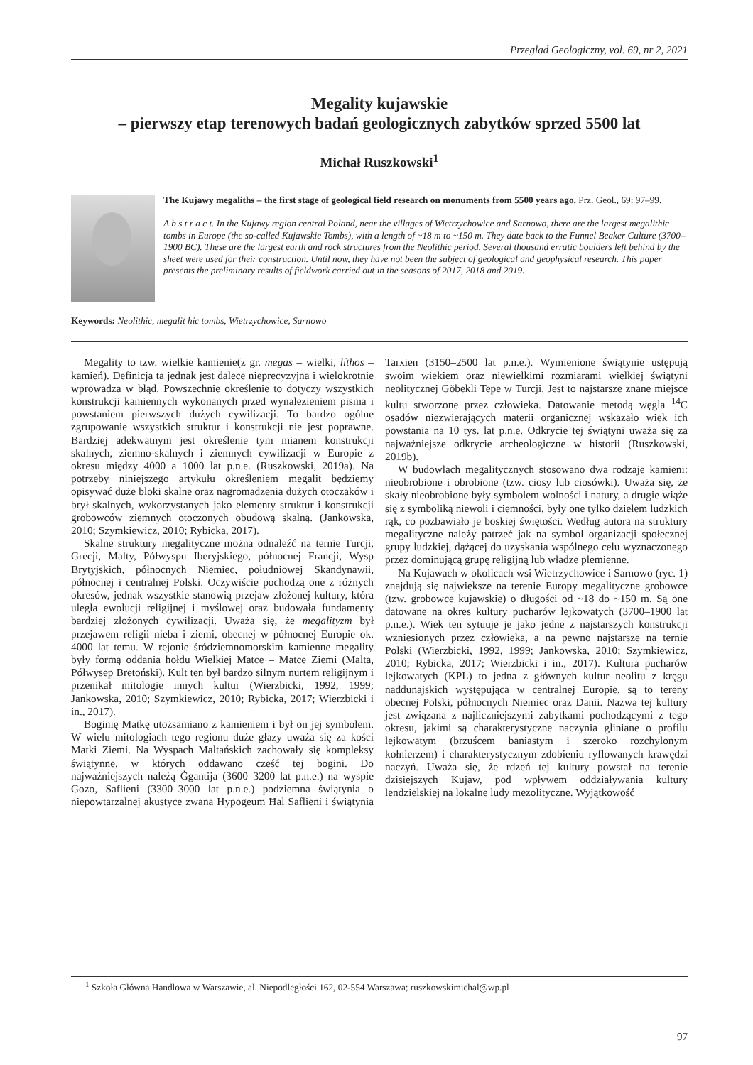Przegląd Geologiczny, vol. 69, nr 2, 2021
Megality kujawskie
– pierwszy etap terenowych badań geologicznych zabytków sprzed 5500 lat
Michał Ruszkowski<sup>1</sup>
The Kujawy megaliths – the first stage of geological field research on monuments from 5500 years ago. Prz. Geol., 69: 97–99.
A b s t r a c t. In the Kujawy region central Poland, near the villages of Wietrzychowice and Sarnowo, there are the largest megalithic tombs in Europe (the so-called Kujawskie Tombs), with a length of ~18 m to ~150 m. They date back to the Funnel Beaker Culture (3700–1900 BC). These are the largest earth and rock structures from the Neolithic period. Several thousand erratic boulders left behind by the sheet were used for their construction. Until now, they have not been the subject of geological and geophysical research. This paper presents the preliminary results of fieldwork carried out in the seasons of 2017, 2018 and 2019.
Keywords: Neolithic, megalit hic tombs, Wietrzychowice, Sarnowo
Megality to tzw. wielkie kamienie(z gr. megas – wielki, líthos – kamień). Definicja ta jednak jest dalece nieprecyzyjna i wielokrotnie wprowadza w błąd. Powszechnie określenie to dotyczy wszystkich konstrukcji kamiennych wykonanych przed wynalezieniem pisma i powstaniem pierwszych dużych cywilizacji. To bardzo ogólne zgrupowanie wszystkich struktur i konstrukcji nie jest poprawne. Bardziej adekwatnym jest określenie tym mianem konstrukcji skalnych, ziemno-skalnych i ziemnych cywilizacji w Europie z okresu między 4000 a 1000 lat p.n.e. (Ruszkowski, 2019a). Na potrzeby niniejszego artykułu określeniem megalit będziemy opisywać duże bloki skalne oraz nagromadzenia dużych otoczaków i brył skalnych, wykorzystanych jako elementy struktur i konstrukcji grobowców ziemnych otoczonych obudową skalną. (Jankowska, 2010; Szymkiewicz, 2010; Rybicka, 2017).
Skalne struktury megalityczne można odnaleźć na ternie Turcji, Grecji, Malty, Półwyspu Iberyjskiego, północnej Francji, Wysp Brytyjskich, północnych Niemiec, południowej Skandynawii, północnej i centralnej Polski. Oczywiście pochodzą one z różnych okresów, jednak wszystkie stanowią przejaw złożonej kultury, która uległa ewolucji religijnej i myślowej oraz budowała fundamenty bardziej złożonych cywilizacji. Uważa się, że megalityzm był przejawem religii nieba i ziemi, obecnej w północnej Europie ok. 4000 lat temu. W rejonie śródziemnomorskim kamienne megality były formą oddania hołdu Wielkiej Matce – Matce Ziemi (Malta, Półwysep Bretoński). Kult ten był bardzo silnym nurtem religijnym i przenikał mitologie innych kultur (Wierzbicki, 1992, 1999; Jankowska, 2010; Szymkiewicz, 2010; Rybicka, 2017; Wierzbicki i in., 2017).
Boginię Matkę utożsamiano z kamieniem i był on jej symbolem. W wielu mitologiach tego regionu duże głazy uważa się za kości Matki Ziemi. Na Wyspach Maltańskich zachowały się kompleksy świątynne, w których oddawano cześć tej bogini. Do najważniejszych należą Ġgantija (3600–3200 lat p.n.e.) na wyspie Gozo, Saflieni (3300–3000 lat p.n.e.) podziemna świątynia o niepowtarzalnej akustyce zwana Hypogeum Ħal Saflieni i świątynia Tarxien (3150–2500 lat p.n.e.). Wymienione świątynie ustępują swoim wiekiem oraz niewielkimi rozmiarami wielkiej świątyni neolitycznej Göbekli Tepe w Turcji. Jest to najstarsze znane miejsce kultu stworzone przez człowieka. Datowanie metodą węgla <sup>14</sup>C osadów niezwierających materii organicznej wskazało wiek ich powstania na 10 tys. lat p.n.e. Odkrycie tej świątyni uważa się za najważniejsze odkrycie archeologiczne w historii (Ruszkowski, 2019b).
W budowlach megalitycznych stosowano dwa rodzaje kamieni: nieobrobione i obrobione (tzw. ciosy lub ciosówki). Uważa się, że skały nieobrobione były symbolem wolności i natury, a drugie wiąże się z symboliką niewoli i ciemności, były one tylko dziełem ludzkich rąk, co pozbawiało je boskiej świętości. Według autora na struktury megalityczne należy patrzeć jak na symbol organizacji społecznej grupy ludzkiej, dążącej do uzyskania wspólnego celu wyznaczonego przez dominującą grupę religijną lub władze plemienne.
Na Kujawach w okolicach wsi Wietrzychowice i Sarnowo (ryc. 1) znajdują się największe na terenie Europy megalityczne grobowce (tzw. grobowce kujawskie) o długości od ~18 do ~150 m. Są one datowane na okres kultury pucharów lejkowatych (3700–1900 lat p.n.e.). Wiek ten sytuuje je jako jedne z najstarszych konstrukcji wzniesionych przez człowieka, a na pewno najstarsze na ternie Polski (Wierzbicki, 1992, 1999; Jankowska, 2010; Szymkiewicz, 2010; Rybicka, 2017; Wierzbicki i in., 2017). Kultura pucharów lejkowatych (KPL) to jedna z głównych kultur neolitu z kręgu naddunajskich występująca w centralnej Europie, są to tereny obecnej Polski, północnych Niemiec oraz Danii. Nazwa tej kultury jest związana z najliczniejszymi zabytkami pochodzącymi z tego okresu, jakimi są charakterystyczne naczynia gliniane o profilu lejkowatym (brzuścem baniastym i szeroko rozchylonym kołnierzem) i charakterystycznym zdobieniu ryflowanych krawędzi naczyń. Uważa się, że rdzeń tej kultury powstał na terenie dzisiejszych Kujaw, pod wpływem oddziaływania kultury lendzielskiej na lokalne ludy mezolityczne. Wyjątkowość
<sup>1</sup> Szkoła Główna Handlowa w Warszawie, al. Niepodległości 162, 02-554 Warszawa; ruszkowskimichal@wp.pl
97